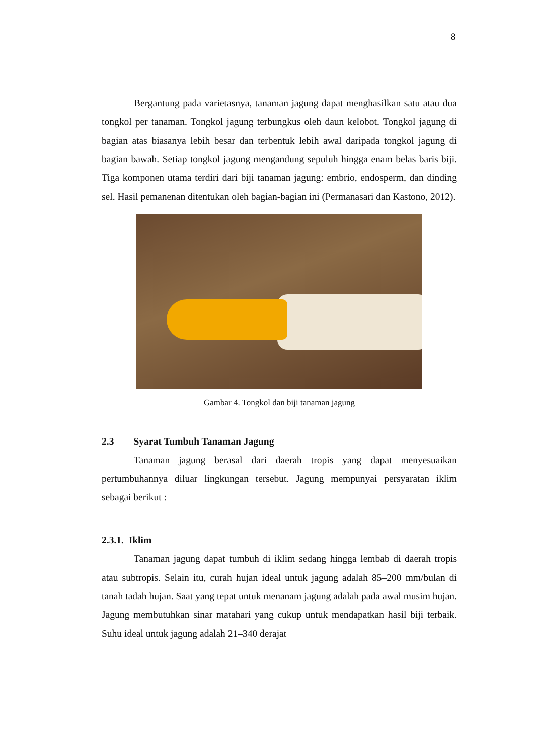8
Bergantung pada varietasnya, tanaman jagung dapat menghasilkan satu atau dua tongkol per tanaman. Tongkol jagung terbungkus oleh daun kelobot. Tongkol jagung di bagian atas biasanya lebih besar dan terbentuk lebih awal daripada tongkol jagung di bagian bawah. Setiap tongkol jagung mengandung sepuluh hingga enam belas baris biji. Tiga komponen utama terdiri dari biji tanaman jagung: embrio, endosperm, dan dinding sel. Hasil pemanenan ditentukan oleh bagian-bagian ini (Permanasari dan Kastono, 2012).
Gambar 4. Tongkol dan biji tanaman jagung
2.3 Syarat Tumbuh Tanaman Jagung
Tanaman jagung berasal dari daerah tropis yang dapat menyesuaikan pertumbuhannya diluar lingkungan tersebut. Jagung mempunyai persyaratan iklim sebagai berikut :
2.3.1. Iklim
Tanaman jagung dapat tumbuh di iklim sedang hingga lembab di daerah tropis atau subtropis. Selain itu, curah hujan ideal untuk jagung adalah 85–200 mm/bulan di tanah tadah hujan. Saat yang tepat untuk menanam jagung adalah pada awal musim hujan. Jagung membutuhkan sinar matahari yang cukup untuk mendapatkan hasil biji terbaik. Suhu ideal untuk jagung adalah 21–340 derajat